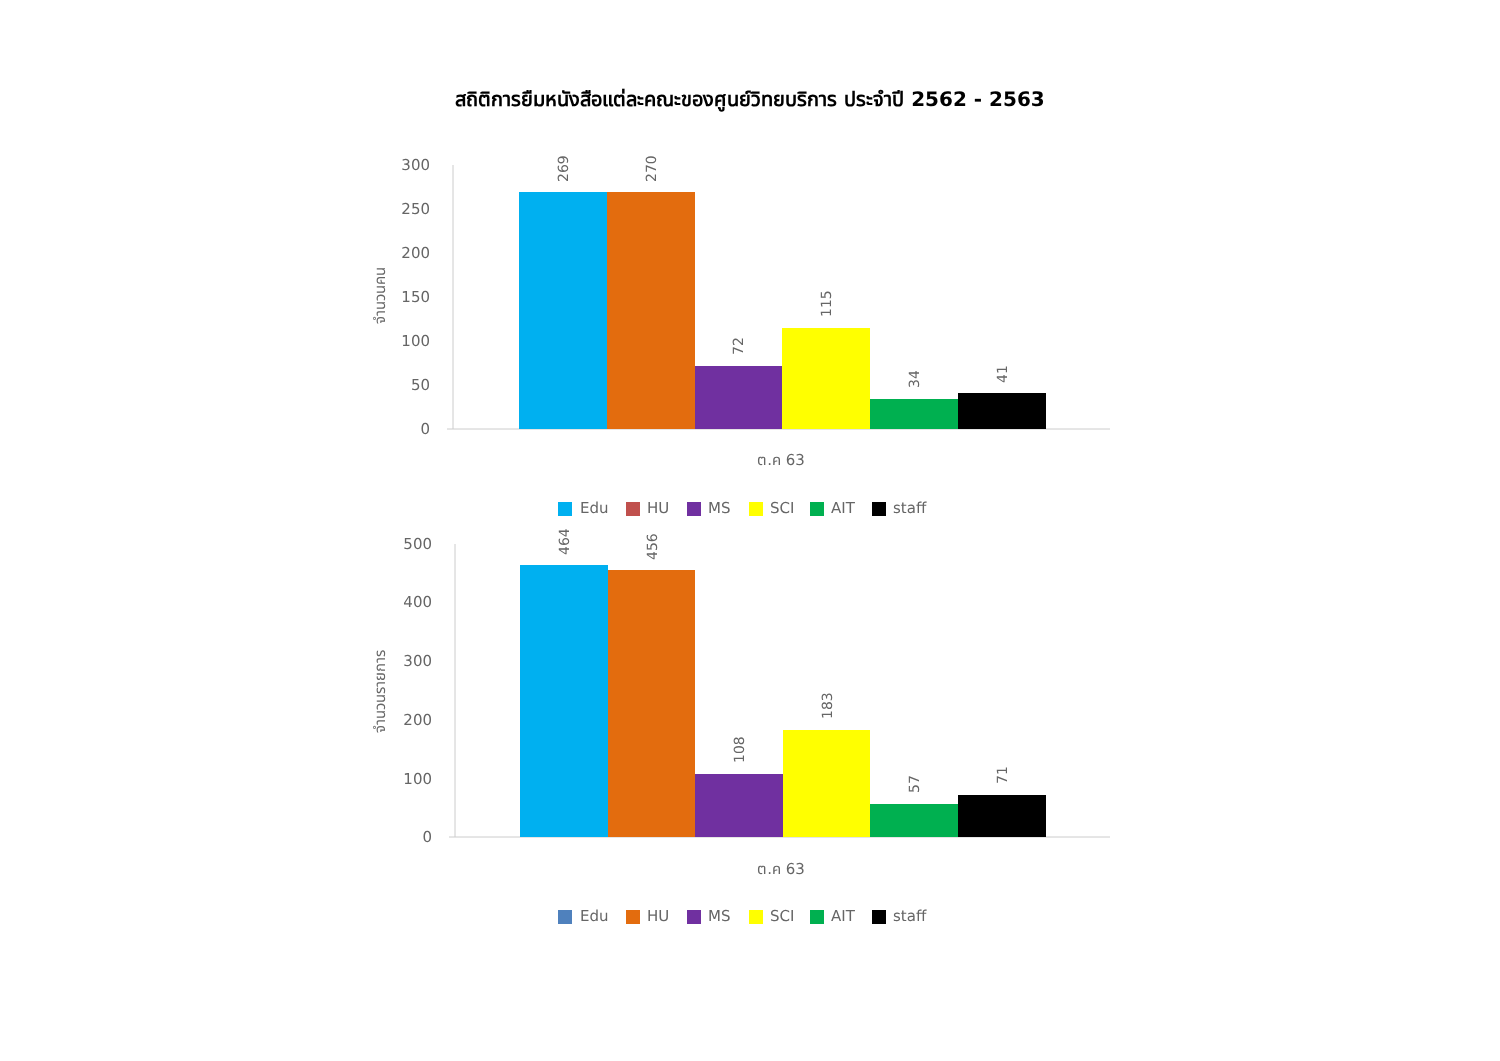สถิติการยืมหนังสือแต่ละคณะของศูนย์วิทยบริการ ประจำปี 2562 - 2563
0
50
100
150
200
250
300
จำนวนคน
269
270
72
115
34
41
ต.ค 63
Edu
HU
MS
SCI
AIT
staff
0
100
200
300
400
500
จำนวนรายการ
464
456
108
183
57
71
ต.ค 63
Edu
HU
MS
SCI
AIT
staff